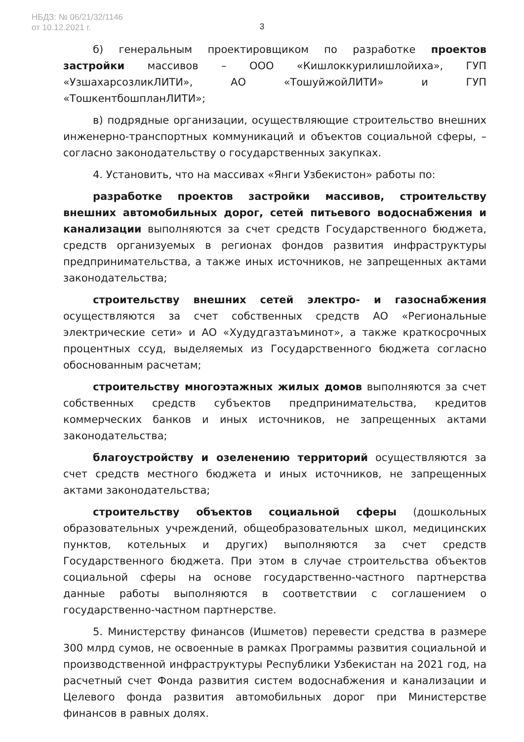НБДЗ: № 06/21/32/1146
от 10.12.2021 г.
3
б) генеральным проектировщиком по разработке проектов застройки массивов – ООО «Кишлоккурилишлойиха», ГУП «УзшахарсозликЛИТИ», АО «ТошуйжойЛИТИ» и ГУП «ТошкентбошпланЛИТИ»;
в) подрядные организации, осуществляющие строительство внешних инженерно-транспортных коммуникаций и объектов социальной сферы, – согласно законодательству о государственных закупках.
4. Установить, что на массивах «Янги Узбекистон» работы по:
разработке проектов застройки массивов, строительству внешних автомобильных дорог, сетей питьевого водоснабжения и канализации выполняются за счет средств Государственного бюджета, средств организуемых в регионах фондов развития инфраструктуры предпринимательства, а также иных источников, не запрещенных актами законодательства;
строительству внешних сетей электро- и газоснабжения осуществляются за счет собственных средств АО «Региональные электрические сети» и АО «Худудгазтаъминот», а также краткосрочных процентных ссуд, выделяемых из Государственного бюджета согласно обоснованным расчетам;
строительству многоэтажных жилых домов выполняются за счет собственных средств субъектов предпринимательства, кредитов коммерческих банков и иных источников, не запрещенных актами законодательства;
благоустройству и озеленению территорий осуществляются за счет средств местного бюджета и иных источников, не запрещенных актами законодательства;
строительству объектов социальной сферы (дошкольных образовательных учреждений, общеобразовательных школ, медицинских пунктов, котельных и других) выполняются за счет средств Государственного бюджета. При этом в случае строительства объектов социальной сферы на основе государственно-частного партнерства данные работы выполняются в соответствии с соглашением о государственно-частном партнерстве.
5. Министерству финансов (Ишметов) перевести средства в размере 300 млрд сумов, не освоенные в рамках Программы развития социальной и производственной инфраструктуры Республики Узбекистан на 2021 год, на расчетный счет Фонда развития систем водоснабжения и канализации и Целевого фонда развития автомобильных дорог при Министерстве финансов в равных долях.